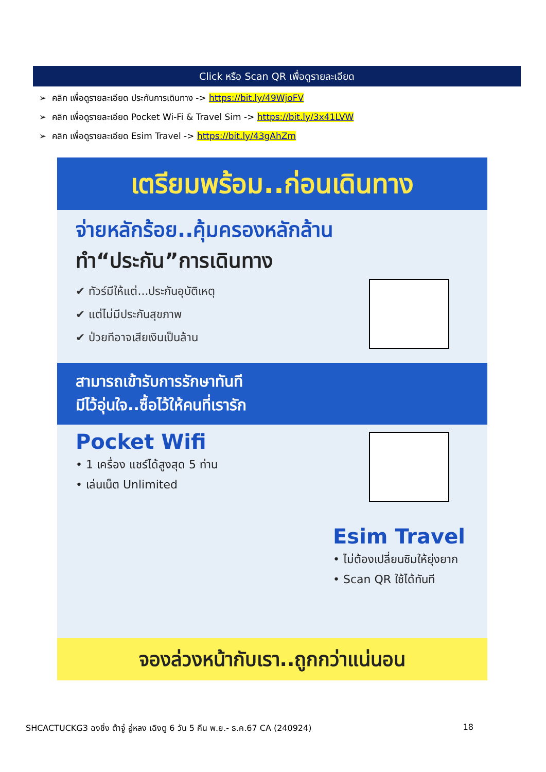Click หรือ Scan QR เพื่อดูรายละเอียด
➢ คลิก เพื่อดูรายละเอียด ประกันการเดินทาง -> https://bit.ly/49WjoFV
➢ คลิก เพื่อดูรายละเอียด Pocket Wi-Fi & Travel Sim -> https://bit.ly/3x41LVW
➢ คลิก เพื่อดูรายละเอียด Esim Travel -> https://bit.ly/43gAhZm
เตรียมพร้อม..ก่อนเดินทาง
จ่ายหลักร้อย..คุ้มครองหลักล้าน
ทำ“ประกัน”การเดินทาง
✔ ทัวร์มีให้แต่...ประกันอุบัติเหตุ
✔ แต่ไม่มีประกันสุขภาพ
✔ ป่วยทีอาจเสียเงินเป็นล้าน
สามารถเข้ารับการรักษาทันที
มีไว้อุ่นใจ..ซื้อไว้ให้คนที่เรารัก
Pocket Wifi
• 1 เครื่อง แชร์ได้สูงสุด 5 ท่าน
• เล่นเน็ต Unlimited
Esim Travel
• ไม่ต้องเปลี่ยนซิมให้ยุ่งยาก
• Scan QR ใช้ได้ทันที
จองล่วงหน้ากับเรา..ถูกกว่าแน่นอน
SHCACTUCKG3 ฉงชิ่ง ต้าจู๋ อู่หลง เฉิงตู 6 วัน 5 คืน พ.ย.- ธ.ค.67 CA (240924) 18